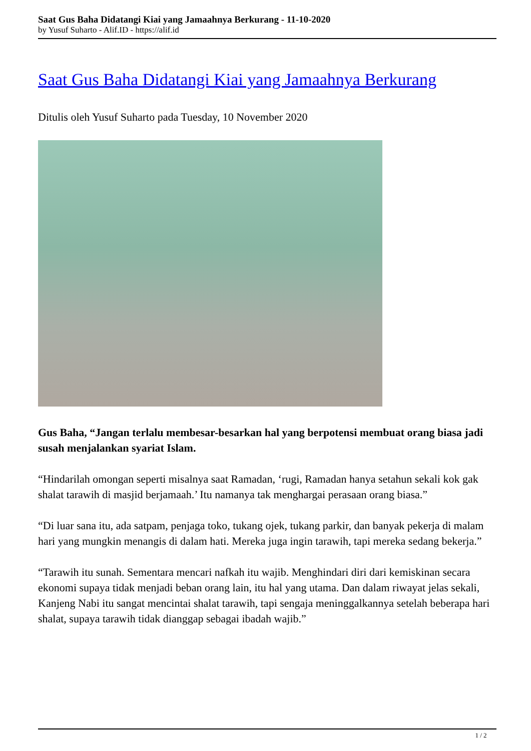Saat Gus Baha Didatangi Kiai yang Jamaahnya Berkurang - 11-10-2020
by Yusuf Suharto - Alif.ID - https://alif.id
Saat Gus Baha Didatangi Kiai yang Jamaahnya Berkurang
Ditulis oleh Yusuf Suharto pada Tuesday, 10 November 2020
Gus Baha, “Jangan terlalu membesar-besarkan hal yang berpotensi membuat orang biasa jadi susah menjalankan syariat Islam.
“Hindarilah omongan seperti misalnya saat Ramadan, ‘rugi, Ramadan hanya setahun sekali kok gak shalat tarawih di masjid berjamaah.’ Itu namanya tak menghargai perasaan orang biasa.”
“Di luar sana itu, ada satpam, penjaga toko, tukang ojek, tukang parkir, dan banyak pekerja di malam hari yang mungkin menangis di dalam hati. Mereka juga ingin tarawih, tapi mereka sedang bekerja.”
“Tarawih itu sunah. Sementara mencari nafkah itu wajib. Menghindari diri dari kemiskinan secara ekonomi supaya tidak menjadi beban orang lain, itu hal yang utama. Dan dalam riwayat jelas sekali, Kanjeng Nabi itu sangat mencintai shalat tarawih, tapi sengaja meninggalkannya setelah beberapa hari shalat, supaya tarawih tidak dianggap sebagai ibadah wajib.”
1 / 2